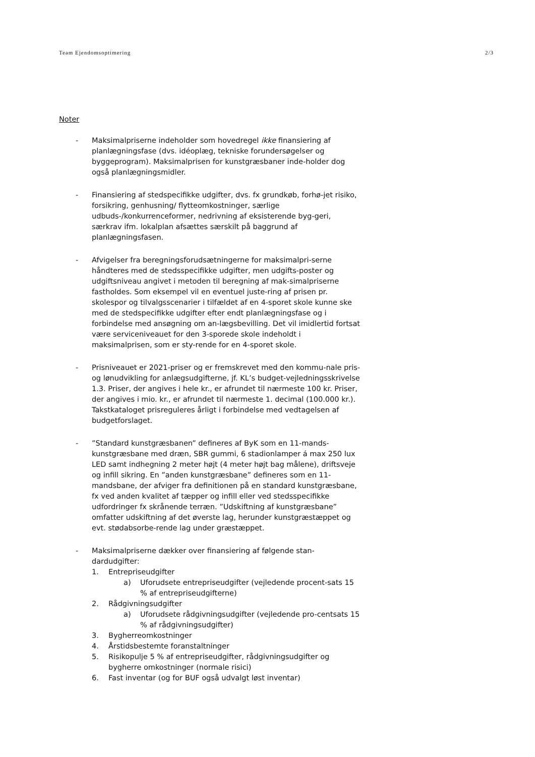Team Ejendomsoptimering 2/3
Noter
- Maksimalpriserne indeholder som hovedregel ikke finansiering af planlægningsfase (dvs. idéoplæg, tekniske forundersøgelser og byggeprogram). Maksimalprisen for kunstgræsbaner inde-holder dog også planlægningsmidler.
- Finansiering af stedspecifikke udgifter, dvs. fx grundkøb, forhø-jet risiko, forsikring, genhusning/ flytteomkostninger, særlige udbuds-/konkurrenceformer, nedrivning af eksisterende byg-geri, særkrav ifm. lokalplan afsættes særskilt på baggrund af planlægningsfasen.
- Afvigelser fra beregningsforudsætningerne for maksimalpri-serne håndteres med de stedsspecifikke udgifter, men udgifts-poster og udgiftsniveau angivet i metoden til beregning af mak-simalpriserne fastholdes. Som eksempel vil en eventuel juste-ring af prisen pr. skolespor og tilvalgsscenarier i tilfældet af en 4-sporet skole kunne ske med de stedspecifikke udgifter efter endt planlægningsfase og i forbindelse med ansøgning om an-lægsbevilling. Det vil imidlertid fortsat være serviceniveauet for den 3-sporede skole indeholdt i maksimalprisen, som er sty-rende for en 4-sporet skole.
- Prisniveauet er 2021-priser og er fremskrevet med den kommu-nale pris- og lønudvikling for anlægsudgifterne, jf. KL’s budget-vejledningsskrivelse 1.3. Priser, der angives i hele kr., er afrundet til nærmeste 100 kr. Priser, der angives i mio. kr., er afrundet til nærmeste 1. decimal (100.000 kr.). Takstkataloget prisreguleres årligt i forbindelse med vedtagelsen af budgetforslaget.
- ”Standard kunstgræsbanen” defineres af ByK som en 11-mands-kunstgræsbane med dræn, SBR gummi, 6 stadionlamper á max 250 lux LED samt indhegning 2 meter højt (4 meter højt bag målene), driftsveje og infill sikring. En ”anden kunstgræsbane” defineres som en 11-mandsbane, der afviger fra definitionen på en standard kunstgræsbane, fx ved anden kvalitet af tæpper og infill eller ved stedsspecifikke udfordringer fx skrånende terræn. ”Udskiftning af kunstgræsbane” omfatter udskiftning af det øverste lag, herunder kunstgræstæppet og evt. stødabsorbe-rende lag under græstæppet.
- Maksimalpriserne dækker over finansiering af følgende stan-dardudgifter:
1. Entrepriseudgifter
a) Uforudsete entrepriseudgifter (vejledende procent-sats 15 % af entrepriseudgifterne)
2. Rådgivningsudgifter
a) Uforudsete rådgivningsudgifter (vejledende pro-centsats 15 % af rådgivningsudgifter)
3. Bygherreomkostninger
4. Årstidsbestemte foranstaltninger
5. Risikopulje 5 % af entrepriseudgifter, rådgivningsudgifter og bygherre omkostninger (normale risici)
6. Fast inventar (og for BUF også udvalgt løst inventar)